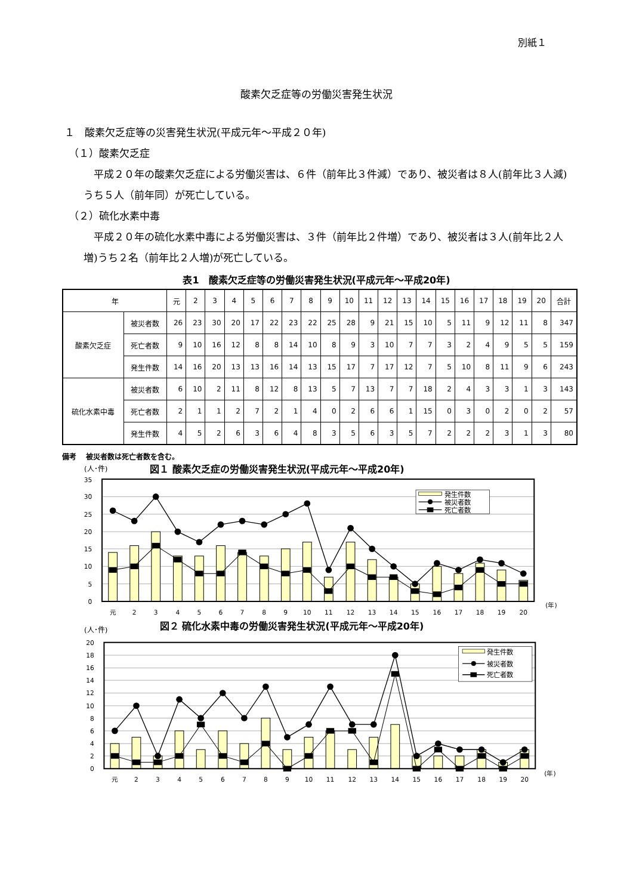別紙１
酸素欠乏症等の労働災害発生状況
１　酸素欠乏症等の災害発生状況(平成元年～平成２０年)
（１）酸素欠乏症
　平成２０年の酸素欠乏症による労働災害は、６件（前年比３件減）であり、被災者は８人(前年比３人減)うち５人（前年同）が死亡している。
（２）硫化水素中毒
　平成２０年の硫化水素中毒による労働災害は、３件（前年比２件増）であり、被災者は３人(前年比２人増)うち２名（前年比２人増)が死亡している。
表1　酸素欠乏症等の労働災害発生状況(平成元年～平成20年)
| 年 | | 元 | 2 | 3 | 4 | 5 | 6 | 7 | 8 | 9 | 10 | 11 | 12 | 13 | 14 | 15 | 16 | 17 | 18 | 19 | 20 | 合計 |
| --- | --- | --- | --- | --- | --- | --- | --- | --- | --- | --- | --- | --- | --- | --- | --- | --- | --- | --- | --- | --- | --- | --- |
| 酸素欠乏症 | 被災者数 | 26 | 23 | 30 | 20 | 17 | 22 | 23 | 22 | 25 | 28 | 9 | 21 | 15 | 10 | 5 | 11 | 9 | 12 | 11 | 8 | 347 |
| | 死亡者数 | 9 | 10 | 16 | 12 | 8 | 8 | 14 | 10 | 8 | 9 | 3 | 10 | 7 | 7 | 3 | 2 | 4 | 9 | 5 | 5 | 159 |
| | 発生件数 | 14 | 16 | 20 | 13 | 13 | 16 | 14 | 13 | 15 | 17 | 7 | 17 | 12 | 7 | 5 | 10 | 8 | 11 | 9 | 6 | 243 |
| 硫化水素中毒 | 被災者数 | 6 | 10 | 2 | 11 | 8 | 12 | 8 | 13 | 5 | 7 | 13 | 7 | 7 | 18 | 2 | 4 | 3 | 3 | 1 | 3 | 143 |
| | 死亡者数 | 2 | 1 | 1 | 2 | 7 | 2 | 1 | 4 | 0 | 2 | 6 | 6 | 1 | 15 | 0 | 3 | 0 | 2 | 0 | 2 | 57 |
| | 発生件数 | 4 | 5 | 2 | 6 | 3 | 6 | 4 | 8 | 3 | 5 | 6 | 3 | 5 | 7 | 2 | 2 | 2 | 3 | 1 | 3 | 80 |
備考　 被災者数は死亡者数を含む。
(人･件)
図１ 酸素欠乏症の労働災害発生状況(平成元年～平成20年)
35
30
25
20
15
10
5
0
発生件数
被災者数
死亡者数
元
2
3
4
5
6
7
8
9
10
11
12
13
14
15
16
17
18
19
20
(年)
(人･件)
図２ 硫化水素中毒の労働災害発生状況(平成元年～平成20年)
20
18
16
14
12
10
8
6
4
2
0
発生件数
被災者数
死亡者数
元
2
3
4
5
6
7
8
9
10
11
12
13
14
15
16
17
18
19
20
(年)